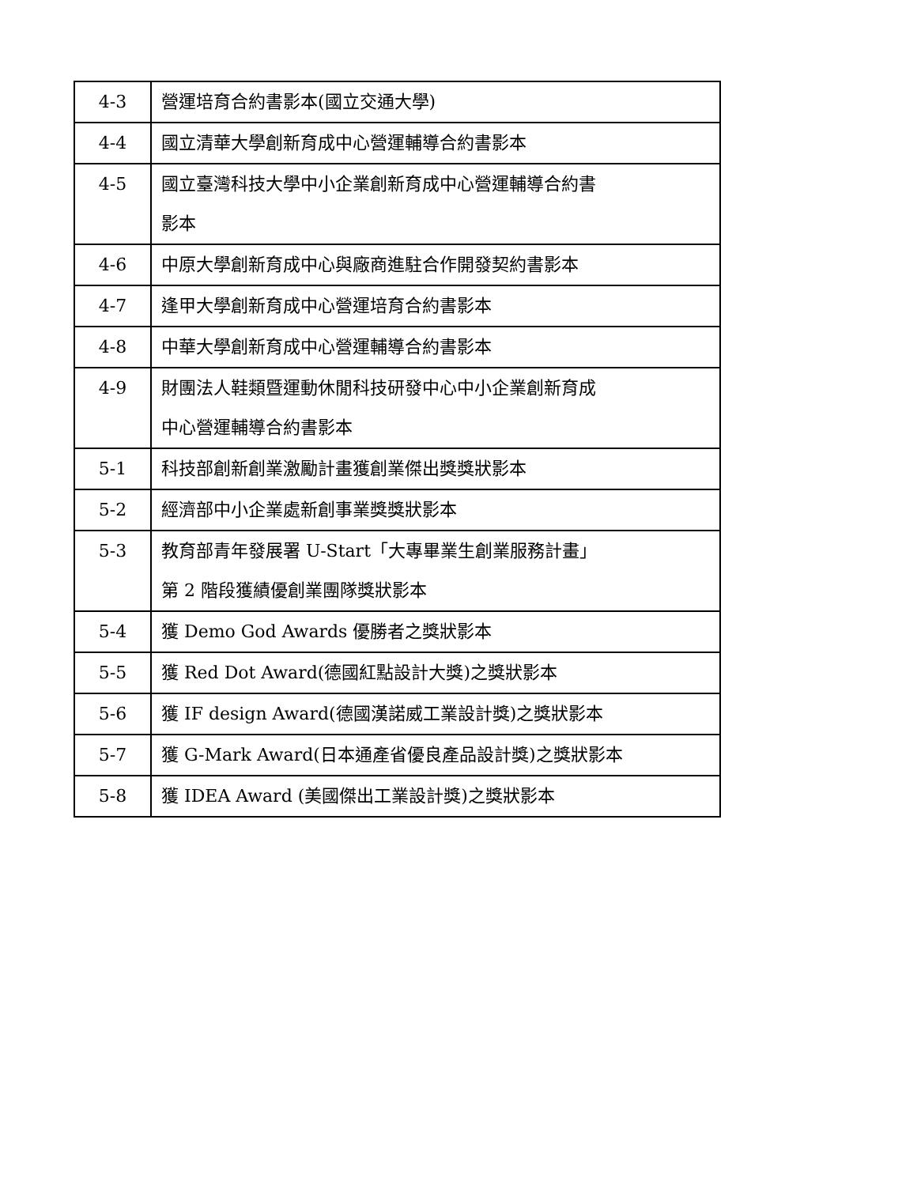| 4-3 | 營運培育合約書影本(國立交通大學) |
| 4-4 | 國立清華大學創新育成中心營運輔導合約書影本 |
| 4-5 | 國立臺灣科技大學中小企業創新育成中心營運輔導合約書 影本 |
| 4-6 | 中原大學創新育成中心與廠商進駐合作開發契約書影本 |
| 4-7 | 逢甲大學創新育成中心營運培育合約書影本 |
| 4-8 | 中華大學創新育成中心營運輔導合約書影本 |
| 4-9 | 財團法人鞋類暨運動休閒科技研發中心中小企業創新育成 中心營運輔導合約書影本 |
| 5-1 | 科技部創新創業激勵計畫獲創業傑出獎獎狀影本 |
| 5-2 | 經濟部中小企業處新創事業獎獎狀影本 |
| 5-3 | 教育部青年發展署 U-Start「大專畢業生創業服務計畫」 第 2 階段獲績優創業團隊獎狀影本 |
| 5-4 | 獲 Demo God Awards 優勝者之獎狀影本 |
| 5-5 | 獲 Red Dot Award(德國紅點設計大獎)之獎狀影本 |
| 5-6 | 獲 IF design Award(德國漢諾威工業設計獎)之獎狀影本 |
| 5-7 | 獲 G-Mark Award(日本通產省優良產品設計獎)之獎狀影本 |
| 5-8 | 獲 IDEA Award (美國傑出工業設計獎)之獎狀影本 |